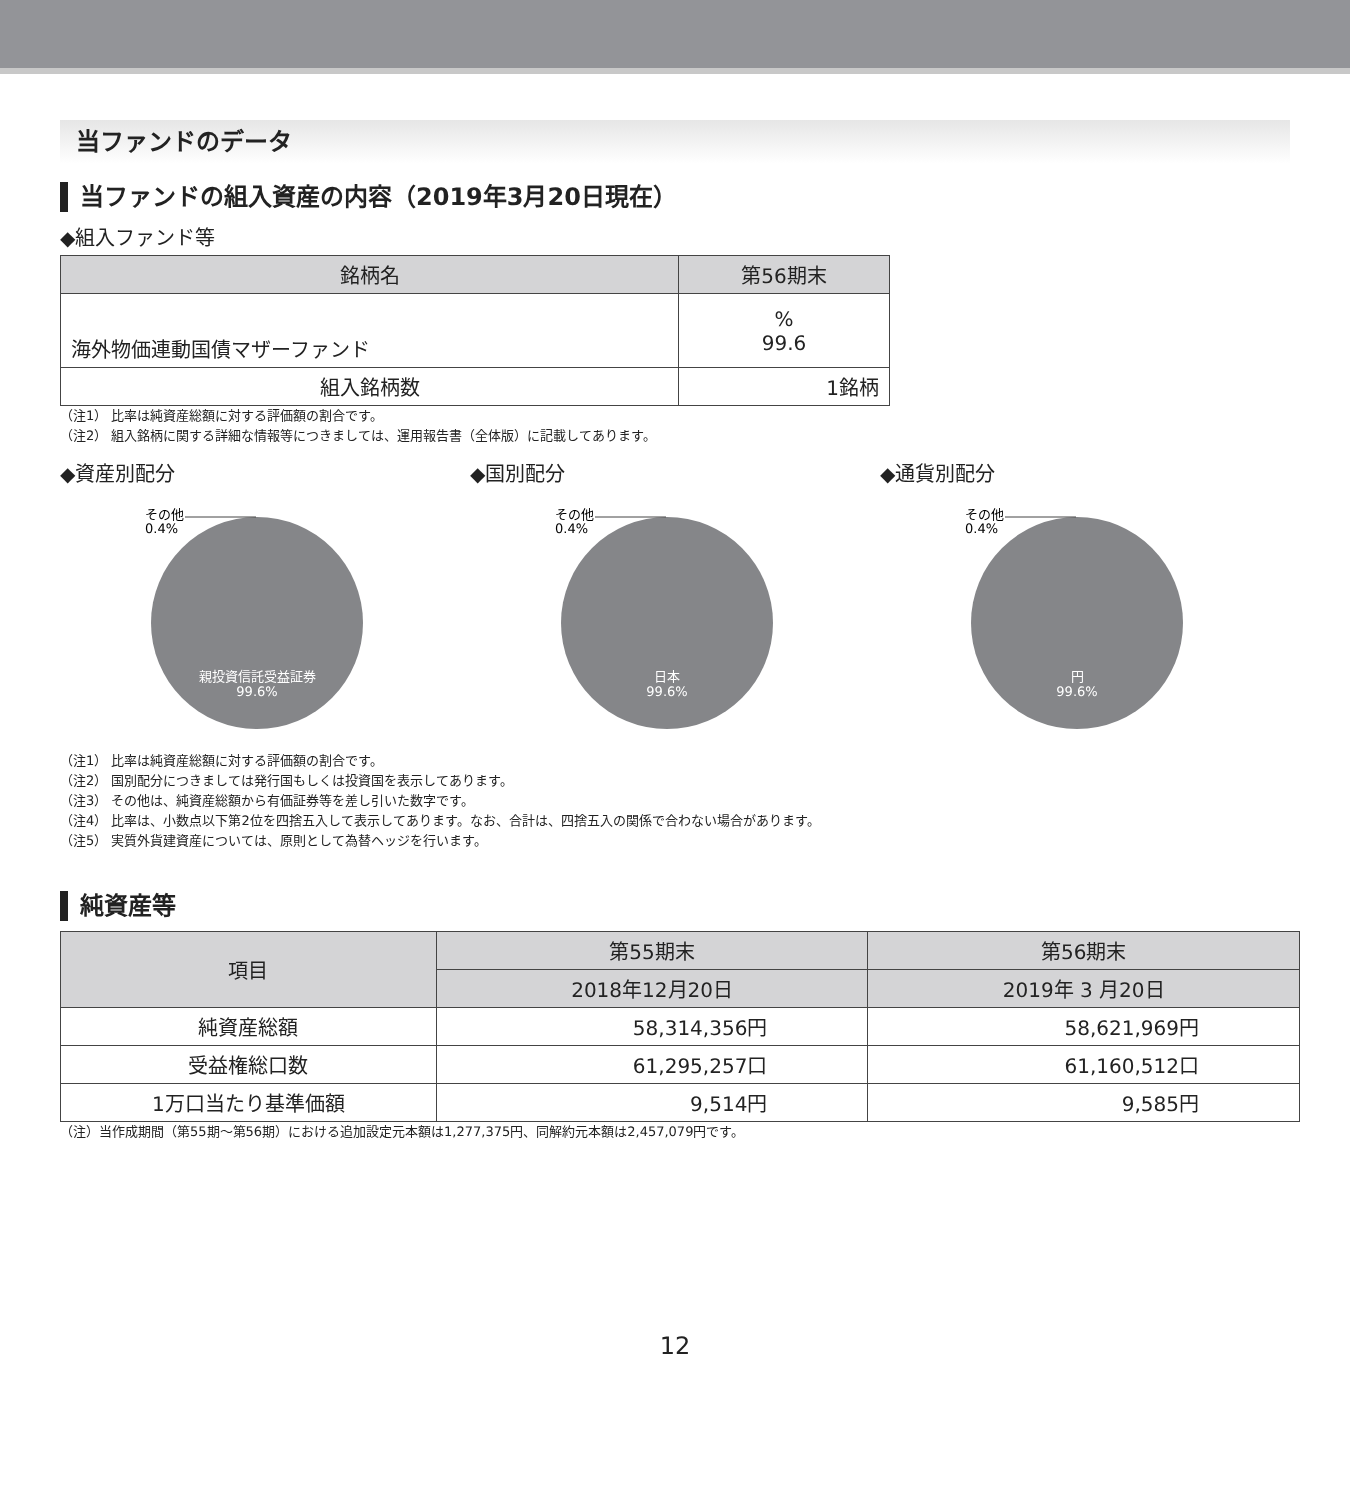当ファンドのデータ
当ファンドの組入資産の内容（2019年3月20日現在）
◆組入ファンド等
| 銘柄名 | 第56期末 |
| --- | --- |
| 海外物価連動国債マザーファンド | % 99.6 |
| 組入銘柄数 | 1銘柄 |
（注1） 比率は純資産総額に対する評価額の割合です。
（注2） 組入銘柄に関する詳細な情報等につきましては、運用報告書（全体版）に記載してあります。
◆資産別配分
その他
0.4%
親投資信託受益証券
99.6%
◆国別配分
その他
0.4%
日本
99.6%
◆通貨別配分
その他
0.4%
円
99.6%
（注1） 比率は純資産総額に対する評価額の割合です。
（注2） 国別配分につきましては発行国もしくは投資国を表示してあります。
（注3） その他は、純資産総額から有価証券等を差し引いた数字です。
（注4） 比率は、小数点以下第2位を四捨五入して表示してあります。なお、合計は、四捨五入の関係で合わない場合があります。
（注5） 実質外貨建資産については、原則として為替ヘッジを行います。
純資産等
| 項目 | 第55期末 | 第56期末 |
| --- | --- | --- |
| | 2018年12月20日 | 2019年 3 月20日 |
| 純資産総額 | 58,314,356円 | 58,621,969円 |
| 受益権総口数 | 61,295,257口 | 61,160,512口 |
| 1万口当たり基準価額 | 9,514円 | 9,585円 |
（注）当作成期間（第55期～第56期）における追加設定元本額は1,277,375円、同解約元本額は2,457,079円です。
12